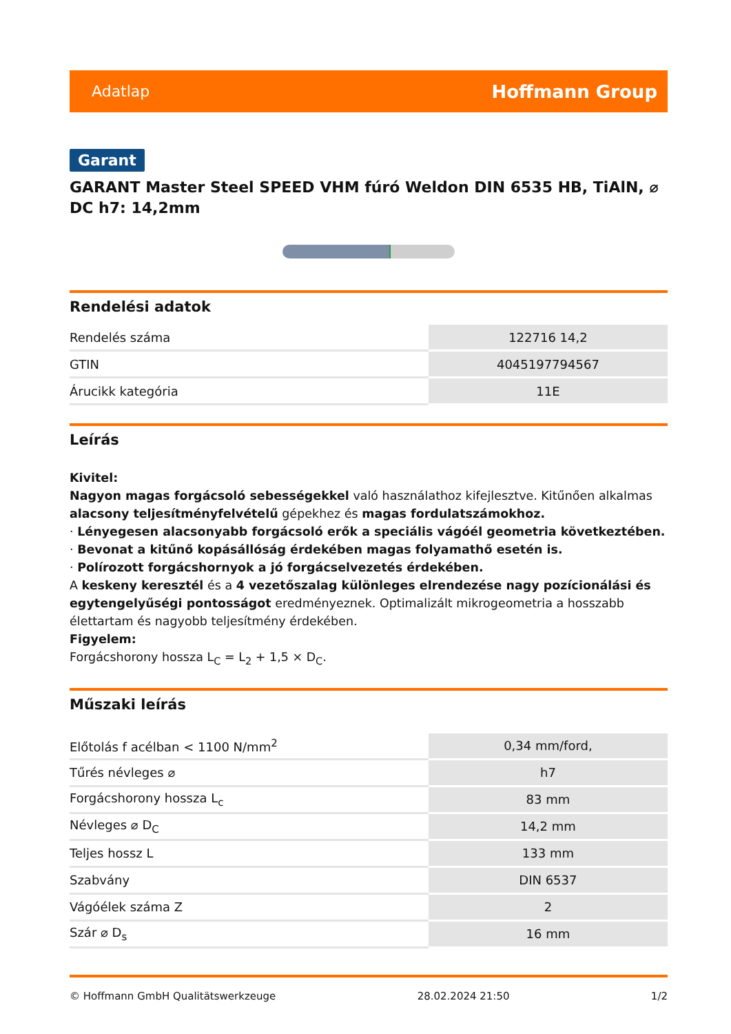Adatlap Hoffmann Group
Garant
GARANT Master Steel SPEED VHM fúró Weldon DIN 6535 HB, TiAlN, ⌀ DC h7: 14,2mm
Rendelési adatok
| Rendelés száma | 122716 14,2 |
| GTIN | 4045197794567 |
| Árucikk kategória | 11E |
Leírás
Kivitel:
Nagyon magas forgácsoló sebességekkel való használathoz kifejlesztve. Kitűnően alkalmas alacsony teljesítményfelvételű gépekhez és magas fordulatszámokhoz.
· Lényegesen alacsonyabb forgácsoló erők a speciális vágóél geometria következtében.
· Bevonat a kitűnő kopásállóság érdekében magas folyamathő esetén is.
· Polírozott forgácshornyok a jó forgácselvezetés érdekében.
A keskeny keresztél és a 4 vezetőszalag különleges elrendezése nagy pozícionálási és egytengelyűségi pontosságot eredményeznek. Optimalizált mikrogeometria a hosszabb élettartam és nagyobb teljesítmény érdekében.
Figyelem:
Forgácshorony hossza L<sub>C</sub> = L<sub>2</sub> + 1,5 × D<sub>C</sub>.
Műszaki leírás
| Előtolás f acélban < 1100 N/mm<sup>2</sup> | 0,34 mm/ford, |
| Tűrés névleges ⌀ | h7 |
| Forgácshorony hossza L<sub>c</sub> | 83 mm |
| Névleges ⌀ D<sub>C</sub> | 14,2 mm |
| Teljes hossz L | 133 mm |
| Szabvány | DIN 6537 |
| Vágóélek száma Z | 2 |
| Szár ⌀ D<sub>s</sub> | 16 mm |
© Hoffmann GmbH Qualitätswerkzeuge 28.02.2024 21:50 1/2